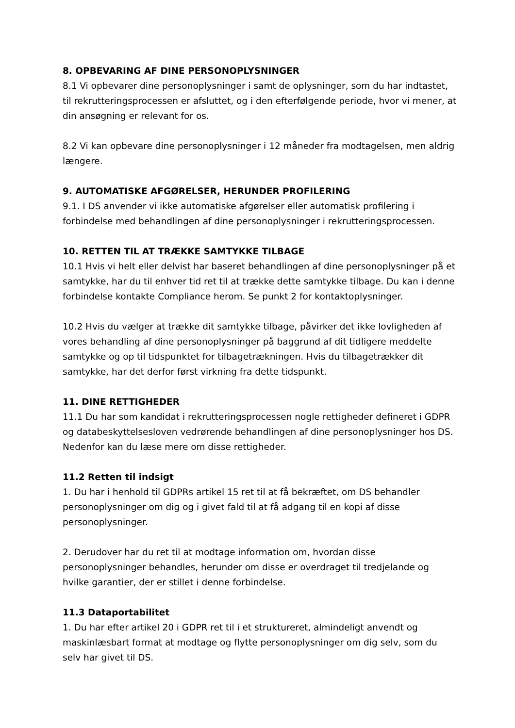8. OPBEVARING AF DINE PERSONOPLYSNINGER
8.1 Vi opbevarer dine personoplysninger i samt de oplysninger, som du har indtastet, til rekrutteringsprocessen er afsluttet, og i den efterfølgende periode, hvor vi mener, at din ansøgning er relevant for os.
8.2 Vi kan opbevare dine personoplysninger i 12 måneder fra modtagelsen, men aldrig længere.
9. AUTOMATISKE AFGØRELSER, HERUNDER PROFILERING
9.1. I DS anvender vi ikke automatiske afgørelser eller automatisk profilering i forbindelse med behandlingen af dine personoplysninger i rekrutteringsprocessen.
10. RETTEN TIL AT TRÆKKE SAMTYKKE TILBAGE
10.1 Hvis vi helt eller delvist har baseret behandlingen af dine personoplysninger på et samtykke, har du til enhver tid ret til at trække dette samtykke tilbage. Du kan i denne forbindelse kontakte Compliance herom. Se punkt 2 for kontaktoplysninger.
10.2 Hvis du vælger at trække dit samtykke tilbage, påvirker det ikke lovligheden af vores behandling af dine personoplysninger på baggrund af dit tidligere meddelte samtykke og op til tidspunktet for tilbagetrækningen. Hvis du tilbagetrækker dit samtykke, har det derfor først virkning fra dette tidspunkt.
11. DINE RETTIGHEDER
11.1 Du har som kandidat i rekrutteringsprocessen nogle rettigheder defineret i GDPR og databeskyttelsesloven vedrørende behandlingen af dine personoplysninger hos DS. Nedenfor kan du læse mere om disse rettigheder.
11.2 Retten til indsigt
1. Du har i henhold til GDPRs artikel 15 ret til at få bekræftet, om DS behandler personoplysninger om dig og i givet fald til at få adgang til en kopi af disse personoplysninger.
2. Derudover har du ret til at modtage information om, hvordan disse personoplysninger behandles, herunder om disse er overdraget til tredjelande og hvilke garantier, der er stillet i denne forbindelse.
11.3 Dataportabilitet
1. Du har efter artikel 20 i GDPR ret til i et struktureret, almindeligt anvendt og maskinlæsbart format at modtage og flytte personoplysninger om dig selv, som du selv har givet til DS.